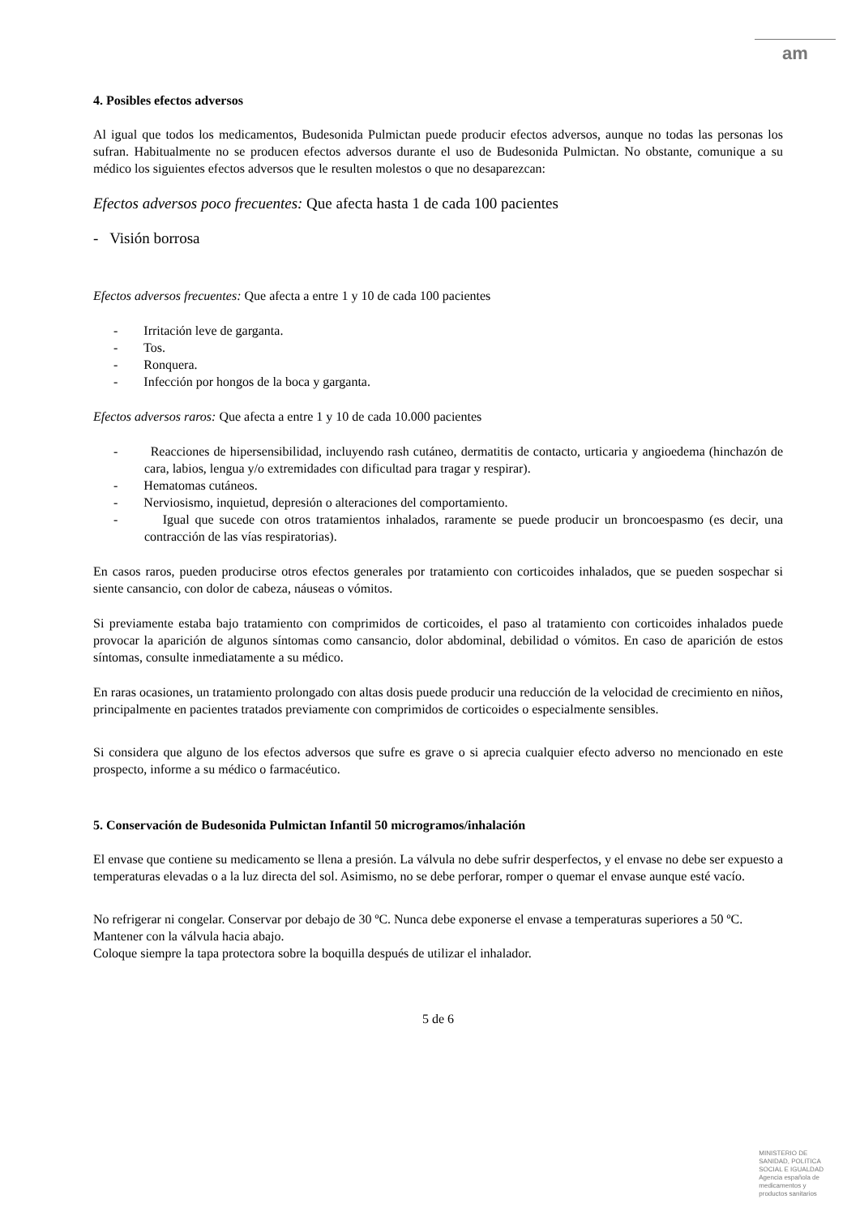am
4. Posibles efectos adversos
Al igual que todos los medicamentos, Budesonida Pulmictan puede producir efectos adversos, aunque no todas las personas los sufran. Habitualmente no se producen efectos adversos durante el uso de Budesonida Pulmictan. No obstante, comunique a su médico los siguientes efectos adversos que le resulten molestos o que no desaparezcan:
Efectos adversos poco frecuentes: Que afecta hasta 1 de cada 100 pacientes
- Visión borrosa
Efectos adversos frecuentes: Que afecta a entre 1 y 10 de cada 100 pacientes
- Irritación leve de garganta.
- Tos.
- Ronquera.
- Infección por hongos de la boca y garganta.
Efectos adversos raros: Que afecta a entre 1 y 10 de cada 10.000 pacientes
- Reacciones de hipersensibilidad, incluyendo rash cutáneo, dermatitis de contacto, urticaria y angioedema (hinchazón de cara, labios, lengua y/o extremidades con dificultad para tragar y respirar).
- Hematomas cutáneos.
- Nerviosismo, inquietud, depresión o alteraciones del comportamiento.
- Igual que sucede con otros tratamientos inhalados, raramente se puede producir un broncoespasmo (es decir, una contracción de las vías respiratorias).
En casos raros, pueden producirse otros efectos generales por tratamiento con corticoides inhalados, que se pueden sospechar si siente cansancio, con dolor de cabeza, náuseas o vómitos.
Si previamente estaba bajo tratamiento con comprimidos de corticoides, el paso al tratamiento con corticoides inhalados puede provocar la aparición de algunos síntomas como cansancio, dolor abdominal, debilidad o vómitos. En caso de aparición de estos síntomas, consulte inmediatamente a su médico.
En raras ocasiones, un tratamiento prolongado con altas dosis puede producir una reducción de la velocidad de crecimiento en niños, principalmente en pacientes tratados previamente con comprimidos de corticoides o especialmente sensibles.
Si considera que alguno de los efectos adversos que sufre es grave o si aprecia cualquier efecto adverso no mencionado en este prospecto, informe a su médico o farmacéutico.
5. Conservación de Budesonida Pulmictan Infantil 50 microgramos/inhalación
El envase que contiene su medicamento se llena a presión. La válvula no debe sufrir desperfectos, y el envase no debe ser expuesto a temperaturas elevadas o a la luz directa del sol. Asimismo, no se debe perforar, romper o quemar el envase aunque esté vacío.
No refrigerar ni congelar. Conservar por debajo de 30 ºC. Nunca debe exponerse el envase a temperaturas superiores a 50 ºC.
Mantener con la válvula hacia abajo.
Coloque siempre la tapa protectora sobre la boquilla después de utilizar el inhalador.
5 de 6
MINISTERIO DE
SANIDAD, POLITICA
SOCIAL E IGUALDAD
Agencia española de
medicamentos y
productos sanitarios